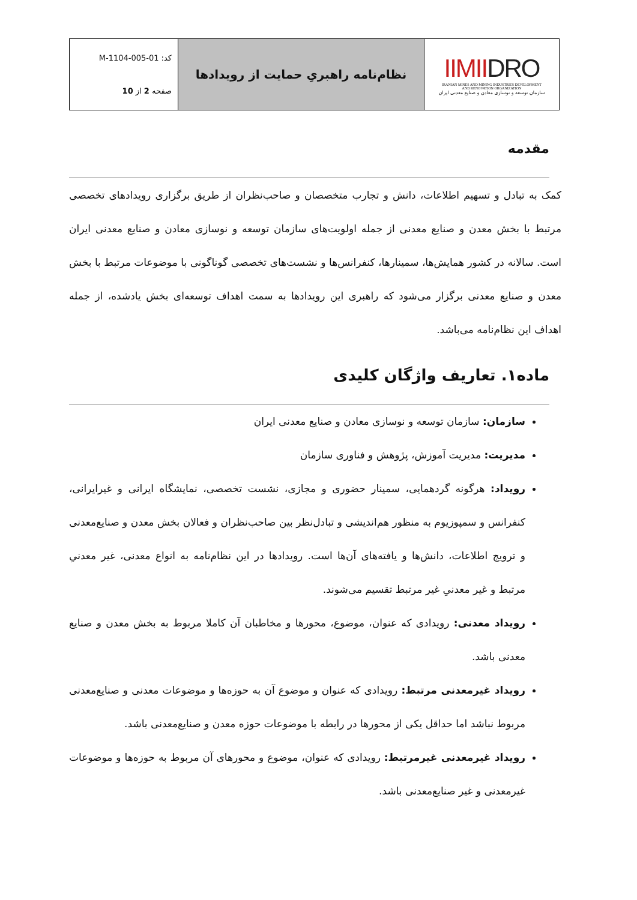| IIMII DRO IRANIAN MINES AND MINING INDUSTRIES DEVELOPMENT AND RENOVATION ORGANIZATION سازمان توسعه و نوسازی معادن و صنایع معدنی ایران | نظام‌نامه راهبریِ حمایت از رویدادها | کد: M-1104-005-01 صفحه 2 از 10 |
مقدمه
کمک به تبادل و تسهیم اطلاعات، دانش و تجارب متخصصان و صاحب‌نظران از طریق برگزاری رویدادهای تخصصی مرتبط با بخش معدن و صنایع معدنی از جمله اولویت‌های سازمان توسعه و نوسازی معادن و صنایع معدنی ایران است. سالانه در کشور همایش‌ها، سمینارها، کنفرانس‌ها و نشست‌های تخصصی گوناگونی با موضوعات مرتبط با بخش معدن و صنایع معدنی برگزار می‌شود که راهبری این رویدادها به سمت اهداف توسعه‌ای بخش یادشده، از جمله اهداف این نظام‌نامه می‌باشد.
ماده۱. تعاریف واژگان کلیدی
سازمان: سازمان توسعه و نوسازی معادن و صنایع معدنی ایران
مدیریت: مدیریت آموزش، پژوهش و فناوری سازمان
رویداد: هرگونه گردهمایی، سمینار حضوری و مجازی، نشست تخصصی، نمایشگاه ایرانی و غیرایرانی، کنفرانس و سمپوزیوم به منظور هم‌اندیشی و تبادل‌نظر بین صاحب‌نظران و فعالان بخش معدن و صنایع‌معدنی و ترویج اطلاعات، دانش‌ها و یافته‌های آن‌ها است. رویدادها در این نظام‌نامه به انواع معدنی، غیر معدنیِ مرتبط و غیر معدنیِ غیر مرتبط تقسیم می‌شوند.
رویداد معدنی: رویدادی که عنوان، موضوع، محورها و مخاطبان آن کاملا مربوط به بخش معدن و صنایع معدنی باشد.
رویداد غیرمعدنی مرتبط: رویدادی که عنوان و موضوع آن به حوزه‌ها و موضوعات معدنی و صنایع‌معدنی مربوط نباشد اما حداقل یکی از محورها در رابطه با موضوعات حوزه معدن و صنایع‌معدنی باشد.
رویداد غیرمعدنی غیرمرتبط: رویدادی که عنوان، موضوع و محورهای آن مربوط به حوزه‌ها و موضوعات غیرمعدنی و غیر صنایع‌معدنی باشد.